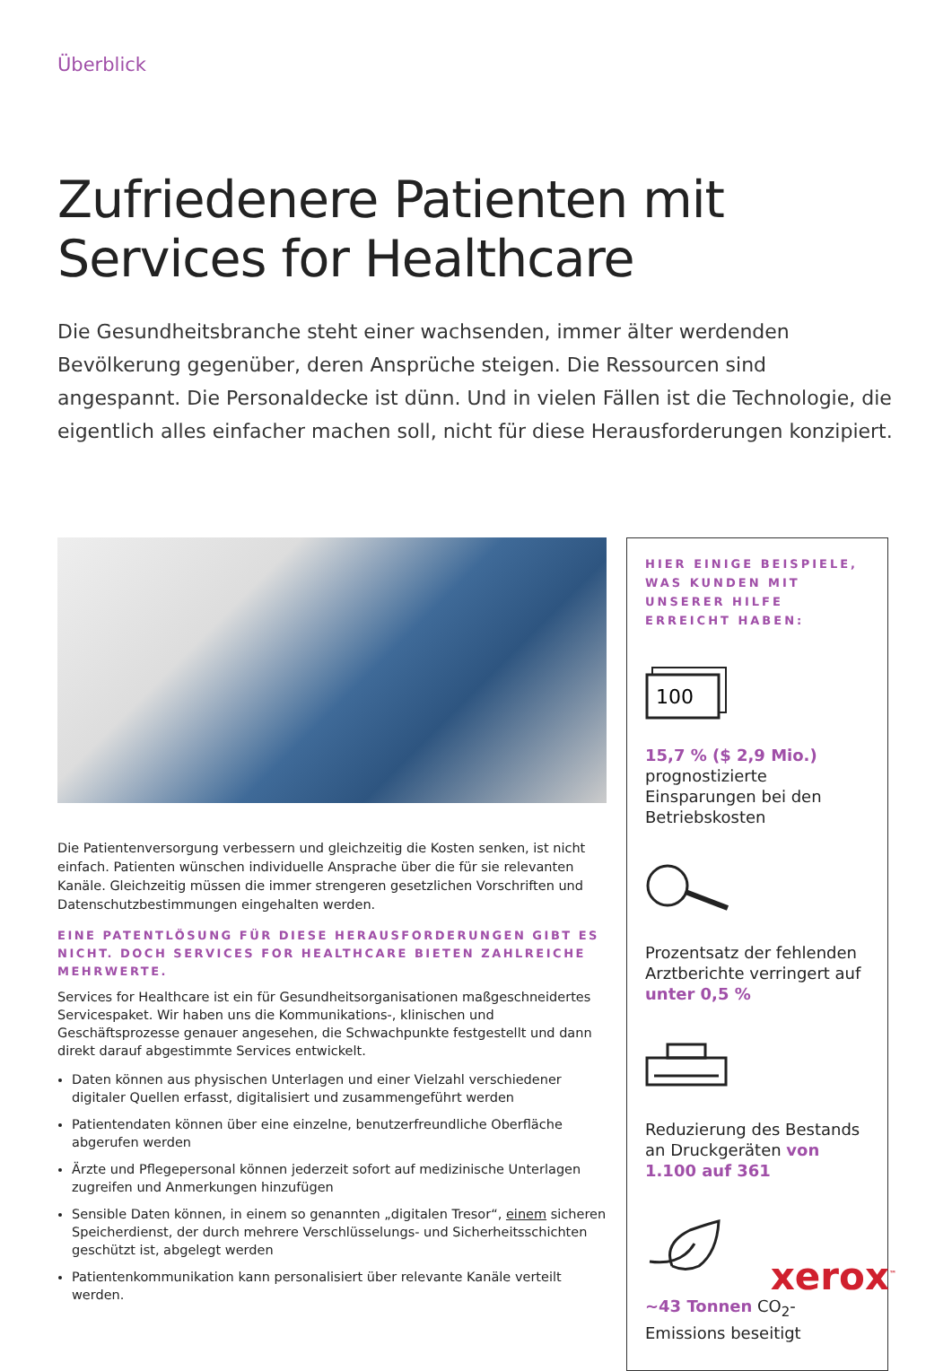Überblick
Zufriedenere Patienten mit
Services for Healthcare
Die Gesundheitsbranche steht einer wachsenden, immer älter werdenden Bevölkerung gegenüber, deren Ansprüche steigen. Die Ressourcen sind angespannt. Die Personaldecke ist dünn. Und in vielen Fällen ist die Technologie, die eigentlich alles einfacher machen soll, nicht für diese Herausforderungen konzipiert.
Die Patientenversorgung verbessern und gleichzeitig die Kosten senken, ist nicht einfach. Patienten wünschen individuelle Ansprache über die für sie relevanten Kanäle. Gleichzeitig müssen die immer strengeren gesetzlichen Vorschriften und Datenschutzbestimmungen eingehalten werden.
EINE PATENTLÖSUNG FÜR DIESE HERAUSFORDERUNGEN GIBT ES NICHT. DOCH SERVICES FOR HEALTHCARE BIETEN ZAHLREICHE MEHRWERTE.
Services for Healthcare ist ein für Gesundheitsorganisationen maßgeschneidertes Servicespaket. Wir haben uns die Kommunikations-, klinischen und Geschäftsprozesse genauer angesehen, die Schwachpunkte festgestellt und dann direkt darauf abgestimmte Services entwickelt.
Daten können aus physischen Unterlagen und einer Vielzahl verschiedener digitaler Quellen erfasst, digitalisiert und zusammengeführt werden
Patientendaten können über eine einzelne, benutzerfreundliche Oberfläche abgerufen werden
Ärzte und Pflegepersonal können jederzeit sofort auf medizinische Unterlagen zugreifen und Anmerkungen hinzufügen
Sensible Daten können, in einem so genannten „digitalen Tresor“, einem sicheren Speicherdienst, der durch mehrere Verschlüsselungs- und Sicherheitsschichten geschützt ist, abgelegt werden
Patientenkommunikation kann personalisiert über relevante Kanäle verteilt werden.
HIER EINIGE BEISPIELE, WAS KUNDEN MIT UNSERER HILFE ERREICHT HABEN:
100
15,7 % ($ 2,9 Mio.)
prognostizierte Einsparungen bei den Betriebskosten
Prozentsatz der fehlenden Arztberichte verringert auf unter 0,5 %
Reduzierung des Bestands an Druckgeräten von 1.100 auf 361
~43 Tonnen CO<sub>2</sub>-Emissions beseitigt
xerox<sup>™</sup>